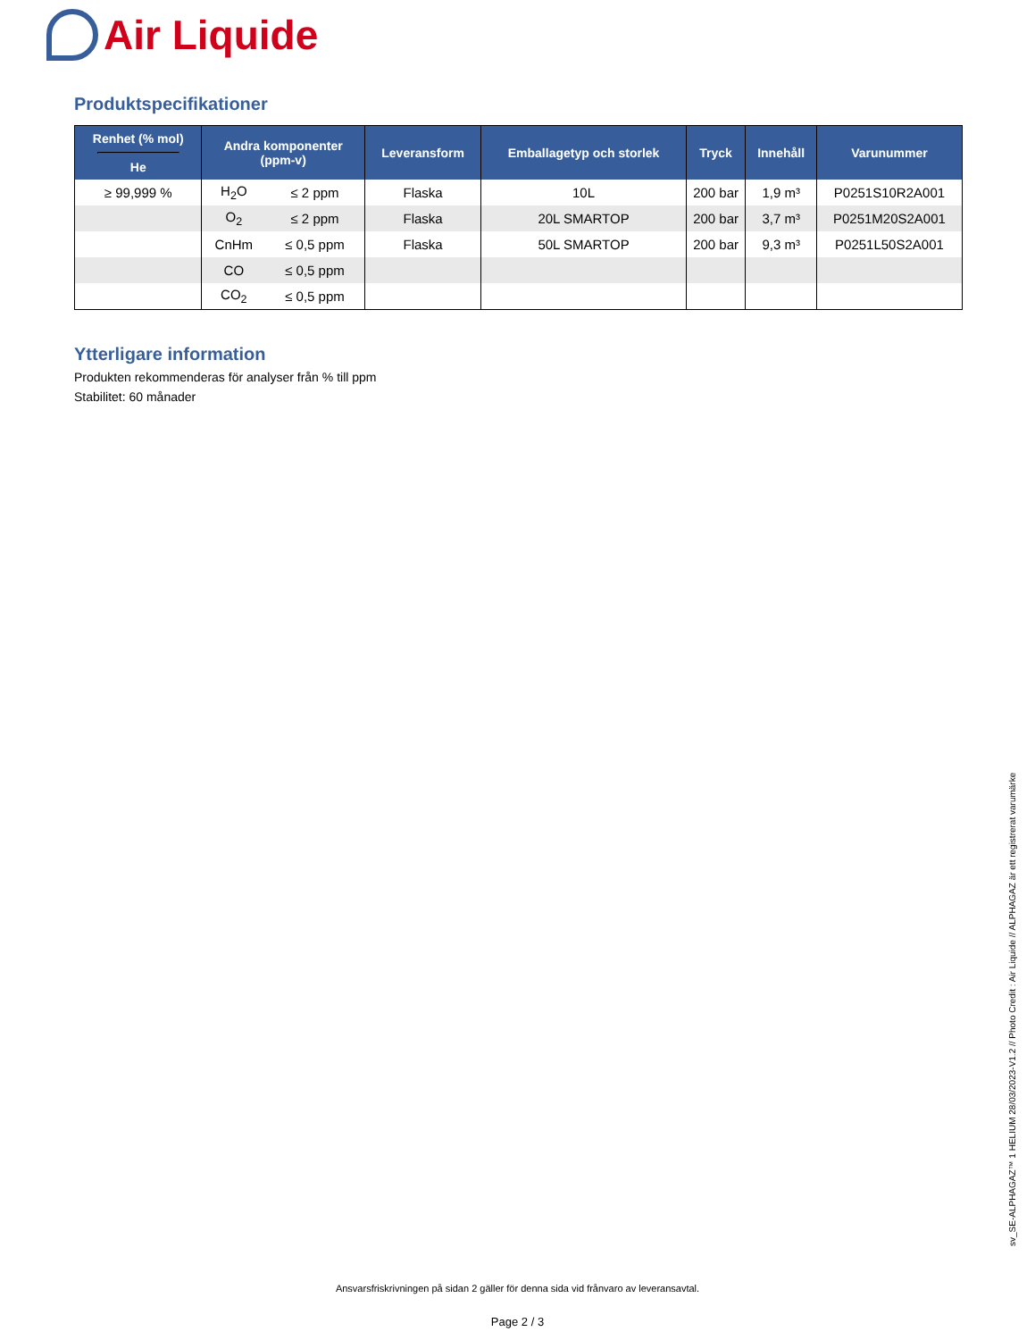Air Liquide
Produktspecifikationer
| Renhet (% mol) He | Andra komponenter (ppm-v) | | Leveransform | Emballagetyp och storlek | Tryck | Innehåll | Varunummer |
| --- | --- | --- | --- | --- | --- | --- | --- |
| ≥ 99,999 % | H<sub>2</sub>O | ≤ 2 ppm | Flaska | 10L | 200 bar | 1,9 m³ | P0251S10R2A001 |
| | O<sub>2</sub> | ≤ 2 ppm | Flaska | 20L SMARTOP | 200 bar | 3,7 m³ | P0251M20S2A001 |
| | CnHm | ≤ 0,5 ppm | Flaska | 50L SMARTOP | 200 bar | 9,3 m³ | P0251L50S2A001 |
| | CO | ≤ 0,5 ppm | | | | | |
| | CO<sub>2</sub> | ≤ 0,5 ppm | | | | | |
Ytterligare information
Produkten rekommenderas för analyser från % till ppm
Stabilitet: 60 månader
sv_SE-ALPHAGAZ™ 1 HELIUM 28/03/2023-V1.2 // Photo Credit : Air Liquide // ALPHAGAZ är ett registrerat varumärke
Ansvarsfriskrivningen på sidan 2 gäller för denna sida vid frånvaro av leveransavtal.
Page 2 / 3